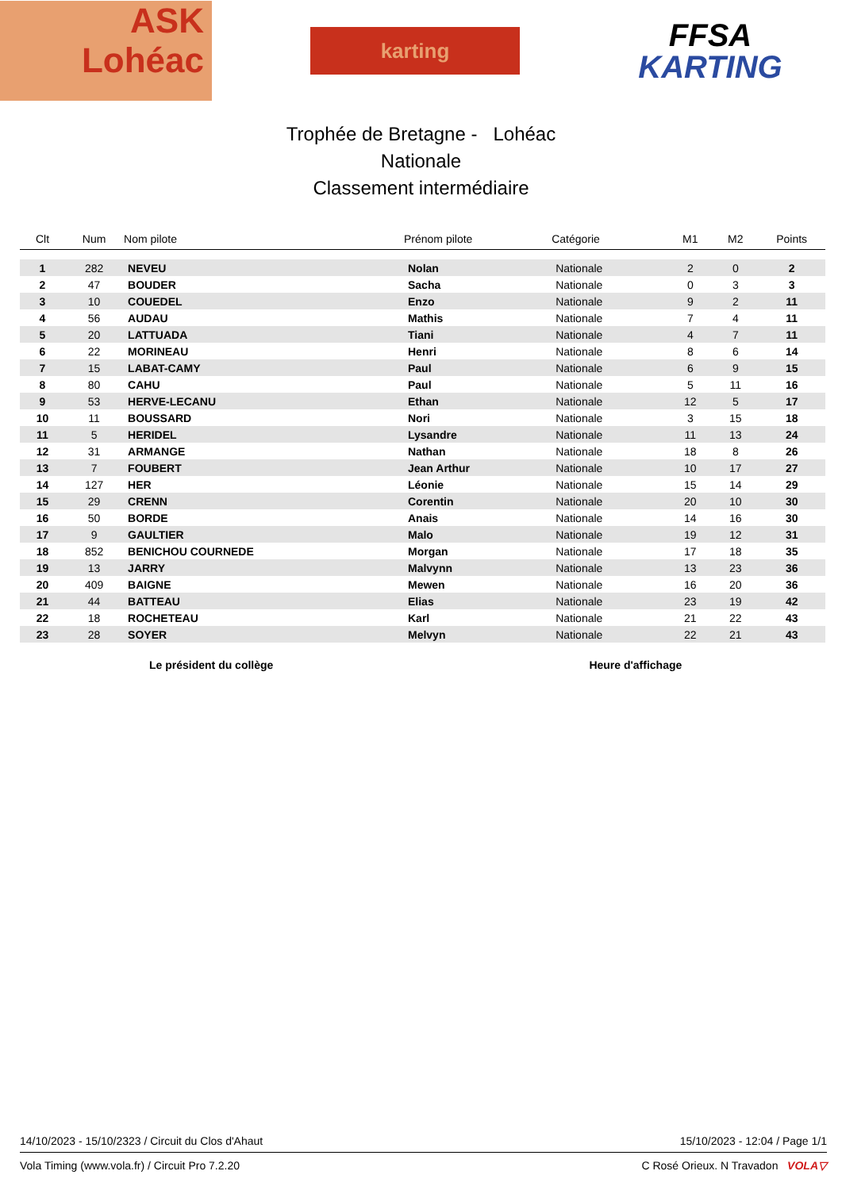ASK
Lohéac
karting
FFSA
KARTING
Trophée de Bretagne - Lohéac
Nationale
Classement intermédiaire
| Clt | Num | Nom pilote | Prénom pilote | Catégorie | M1 | M2 | Points |
| --- | --- | --- | --- | --- | --- | --- | --- |
| 1 | 282 | NEVEU | Nolan | Nationale | 2 | 0 | 2 |
| 2 | 47 | BOUDER | Sacha | Nationale | 0 | 3 | 3 |
| 3 | 10 | COUEDEL | Enzo | Nationale | 9 | 2 | 11 |
| 4 | 56 | AUDAU | Mathis | Nationale | 7 | 4 | 11 |
| 5 | 20 | LATTUADA | Tiani | Nationale | 4 | 7 | 11 |
| 6 | 22 | MORINEAU | Henri | Nationale | 8 | 6 | 14 |
| 7 | 15 | LABAT-CAMY | Paul | Nationale | 6 | 9 | 15 |
| 8 | 80 | CAHU | Paul | Nationale | 5 | 11 | 16 |
| 9 | 53 | HERVE-LECANU | Ethan | Nationale | 12 | 5 | 17 |
| 10 | 11 | BOUSSARD | Nori | Nationale | 3 | 15 | 18 |
| 11 | 5 | HERIDEL | Lysandre | Nationale | 11 | 13 | 24 |
| 12 | 31 | ARMANGE | Nathan | Nationale | 18 | 8 | 26 |
| 13 | 7 | FOUBERT | Jean Arthur | Nationale | 10 | 17 | 27 |
| 14 | 127 | HER | Léonie | Nationale | 15 | 14 | 29 |
| 15 | 29 | CRENN | Corentin | Nationale | 20 | 10 | 30 |
| 16 | 50 | BORDE | Anais | Nationale | 14 | 16 | 30 |
| 17 | 9 | GAULTIER | Malo | Nationale | 19 | 12 | 31 |
| 18 | 852 | BENICHOU COURNEDE | Morgan | Nationale | 17 | 18 | 35 |
| 19 | 13 | JARRY | Malvynn | Nationale | 13 | 23 | 36 |
| 20 | 409 | BAIGNE | Mewen | Nationale | 16 | 20 | 36 |
| 21 | 44 | BATTEAU | Elias | Nationale | 23 | 19 | 42 |
| 22 | 18 | ROCHETEAU | Karl | Nationale | 21 | 22 | 43 |
| 23 | 28 | SOYER | Melvyn | Nationale | 22 | 21 | 43 |
Le président du collège Heure d'affichage
14/10/2023 - 15/10/2323 / Circuit du Clos d'Ahaut 15/10/2023 - 12:04 / Page 1/1
Vola Timing (www.vola.fr) / Circuit Pro 7.2.20 C Rosé Orieux. N Travadon VOLA▽